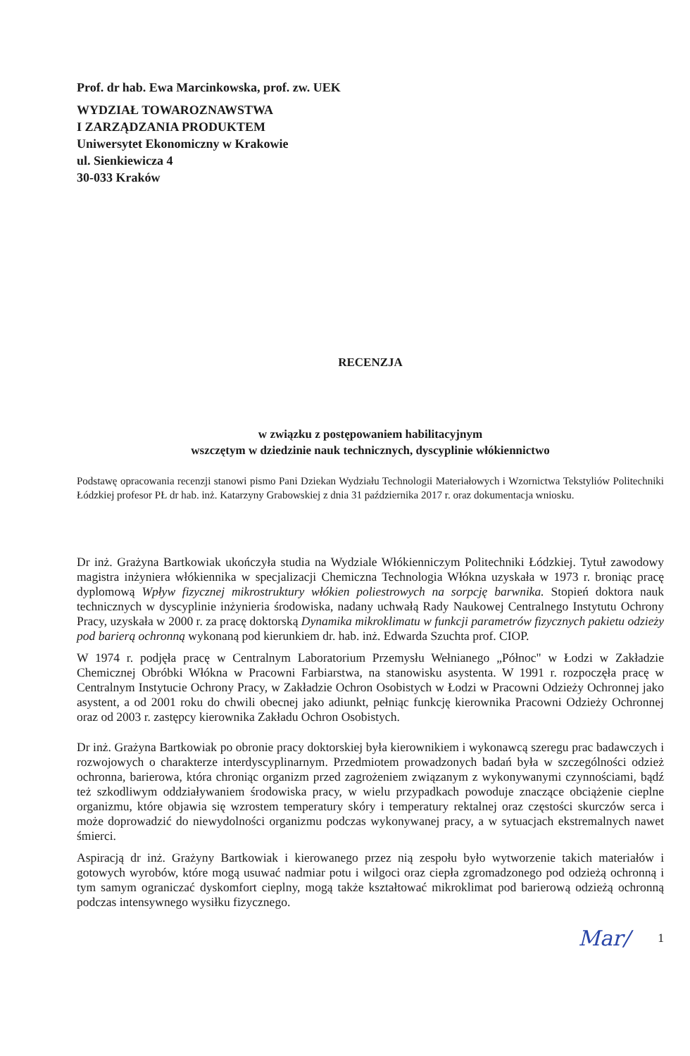Prof. dr hab. Ewa Marcinkowska, prof. zw. UEK
WYDZIAŁ TOWAROZNAWSTWA
I ZARZĄDZANIA PRODUKTEM
Uniwersytet Ekonomiczny w Krakowie
ul. Sienkiewicza 4
30-033 Kraków
RECENZJA
w związku z postępowaniem habilitacyjnym
wszczętym w dziedzinie nauk technicznych, dyscyplinie włókiennictwo
Podstawę opracowania recenzji stanowi pismo Pani Dziekan Wydziału Technologii Materiałowych i Wzornictwa Tekstyliów Politechniki Łódzkiej profesor PŁ dr hab. inż. Katarzyny Grabowskiej z dnia 31 października 2017 r. oraz dokumentacja wniosku.
Dr inż. Grażyna Bartkowiak ukończyła studia na Wydziale Włókienniczym Politechniki Łódzkiej. Tytuł zawodowy magistra inżyniera włókiennika w specjalizacji Chemiczna Technologia Włókna uzyskała w 1973 r. broniąc pracę dyplomową Wpływ fizycznej mikrostruktury włókien poliestrowych na sorpcję barwnika. Stopień doktora nauk technicznych w dyscyplinie inżynieria środowiska, nadany uchwałą Rady Naukowej Centralnego Instytutu Ochrony Pracy, uzyskała w 2000 r. za pracę doktorską Dynamika mikroklimatu w funkcji parametrów fizycznych pakietu odzieży pod barierą ochronną wykonaną pod kierunkiem dr. hab. inż. Edwarda Szuchta prof. CIOP.
W 1974 r. podjęła pracę w Centralnym Laboratorium Przemysłu Wełnianego „Północ" w Łodzi w Zakładzie Chemicznej Obróbki Włókna w Pracowni Farbiarstwa, na stanowisku asystenta. W 1991 r. rozpoczęła pracę w Centralnym Instytucie Ochrony Pracy, w Zakładzie Ochron Osobistych w Łodzi w Pracowni Odzieży Ochronnej jako asystent, a od 2001 roku do chwili obecnej jako adiunkt, pełniąc funkcję kierownika Pracowni Odzieży Ochronnej oraz od 2003 r. zastępcy kierownika Zakładu Ochron Osobistych.
Dr inż. Grażyna Bartkowiak po obronie pracy doktorskiej była kierownikiem i wykonawcą szeregu prac badawczych i rozwojowych o charakterze interdyscyplinarnym. Przedmiotem prowadzonych badań była w szczególności odzież ochronna, barierowa, która chroniąc organizm przed zagrożeniem związanym z wykonywanymi czynnościami, bądź też szkodliwym oddziaływaniem środowiska pracy, w wielu przypadkach powoduje znaczące obciążenie cieplne organizmu, które objawia się wzrostem temperatury skóry i temperatury rektalnej oraz częstości skurczów serca i może doprowadzić do niewydolności organizmu podczas wykonywanej pracy, a w sytuacjach ekstremalnych nawet śmierci.
Aspiracją dr inż. Grażyny Bartkowiak i kierowanego przez nią zespołu było wytworzenie takich materiałów i gotowych wyrobów, które mogą usuwać nadmiar potu i wilgoci oraz ciepła zgromadzonego pod odzieżą ochronną i tym samym ograniczać dyskomfort cieplny, mogą także kształtować mikroklimat pod barierową odzieżą ochronną podczas intensywnego wysiłku fizycznego.
Mar/ 1